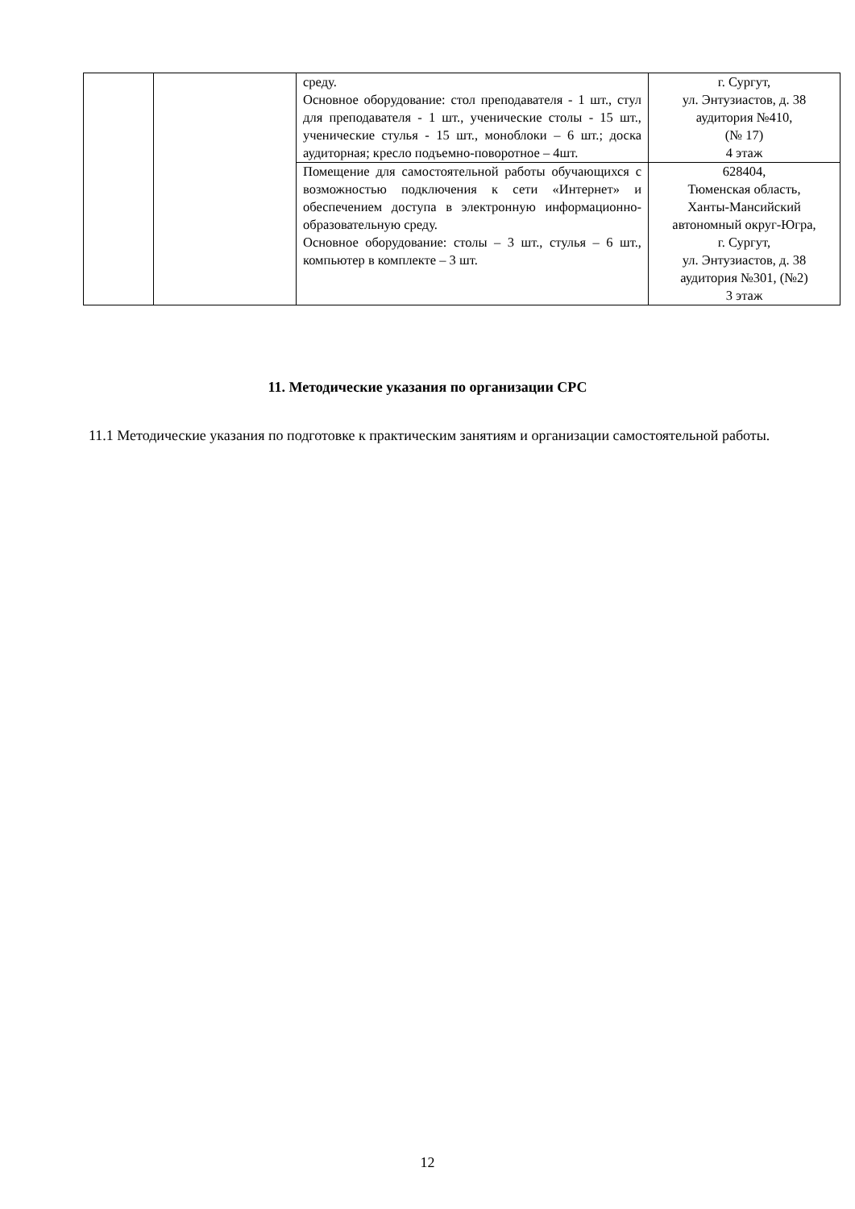| | | среду. Основное оборудование: стол преподавателя - 1 шт., стул для преподавателя - 1 шт., ученические столы - 15 шт., ученические стулья - 15 шт., моноблоки – 6 шт.; доска аудиторная; кресло подъемно-поворотное – 4шт. | г. Сургут, ул. Энтузиастов, д. 38 аудитория №410, (№ 17) 4 этаж |
| | | Помещение для самостоятельной работы обучающихся с возможностью подключения к сети «Интернет» и обеспечением доступа в электронную информационно-образовательную среду. Основное оборудование: столы – 3 шт., стулья – 6 шт., компьютер в комплекте – 3 шт. | 628404, Тюменская область, Ханты-Мансийский автономный округ-Югра, г. Сургут, ул. Энтузиастов, д. 38 аудитория №301, (№2) 3 этаж |
11. Методические указания по организации СРС
11.1 Методические указания по подготовке к практическим занятиям и организации самостоятельной работы.
12